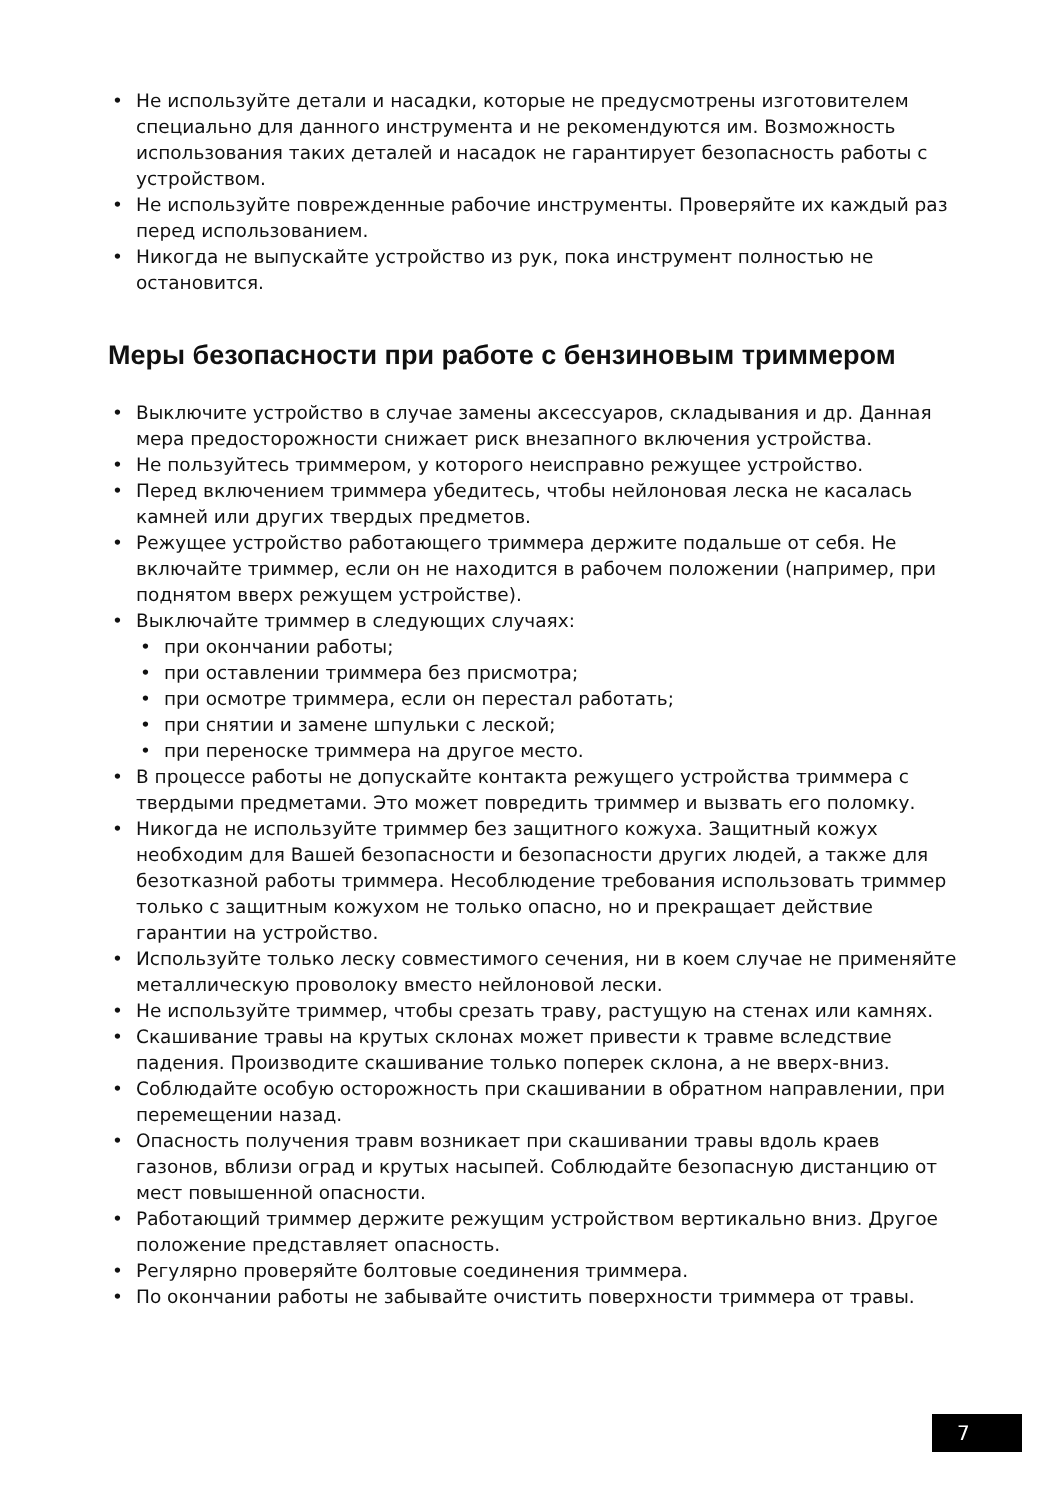• Не используйте детали и насадки, которые не предусмотрены изготовителем специально для данного инструмента и не рекомендуются им. Возможность использования таких деталей и насадок не гарантирует безопасность работы с устройством.
• Не используйте поврежденные рабочие инструменты. Проверяйте их каждый раз перед использованием.
• Никогда не выпускайте устройство из рук, пока инструмент полностью не остановится.
Меры безопасности при работе с бензиновым триммером
• Выключите устройство в случае замены аксессуаров, складывания и др. Данная мера предосторожности снижает риск внезапного включения устройства.
• Не пользуйтесь триммером, у которого неисправно режущее устройство.
• Перед включением триммера убедитесь, чтобы нейлоновая леска не касалась камней или других твердых предметов.
• Режущее устройство работающего триммера держите подальше от себя. Не включайте триммер, если он не находится в рабочем положении (например, при поднятом вверх режущем устройстве).
• Выключайте триммер в следующих случаях:
• при окончании работы;
• при оставлении триммера без присмотра;
• при осмотре триммера, если он перестал работать;
• при снятии и замене шпульки с леской;
• при переноске триммера на другое место.
• В процессе работы не допускайте контакта режущего устройства триммера с твердыми предметами. Это может повредить триммер и вызвать его поломку.
• Никогда не используйте триммер без защитного кожуха. Защитный кожух необходим для Вашей безопасности и безопасности других людей, а также для безотказной работы триммера. Несоблюдение требования использовать триммер только с защитным кожухом не только опасно, но и прекращает действие гарантии на устройство.
• Используйте только леску совместимого сечения, ни в коем случае не применяйте металлическую проволоку вместо нейлоновой лески.
• Не используйте триммер, чтобы срезать траву, растущую на стенах или камнях.
• Скашивание травы на крутых склонах может привести к травме вследствие падения. Производите скашивание только поперек склона, а не вверх-вниз.
• Соблюдайте особую осторожность при скашивании в обратном направлении, при перемещении назад.
• Опасность получения травм возникает при скашивании травы вдоль краев газонов, вблизи оград и крутых насыпей. Соблюдайте безопасную дистанцию от мест повышенной опасности.
• Работающий триммер держите режущим устройством вертикально вниз. Другое положение представляет опасность.
• Регулярно проверяйте болтовые соединения триммера.
• По окончании работы не забывайте очистить поверхности триммера от травы.
7